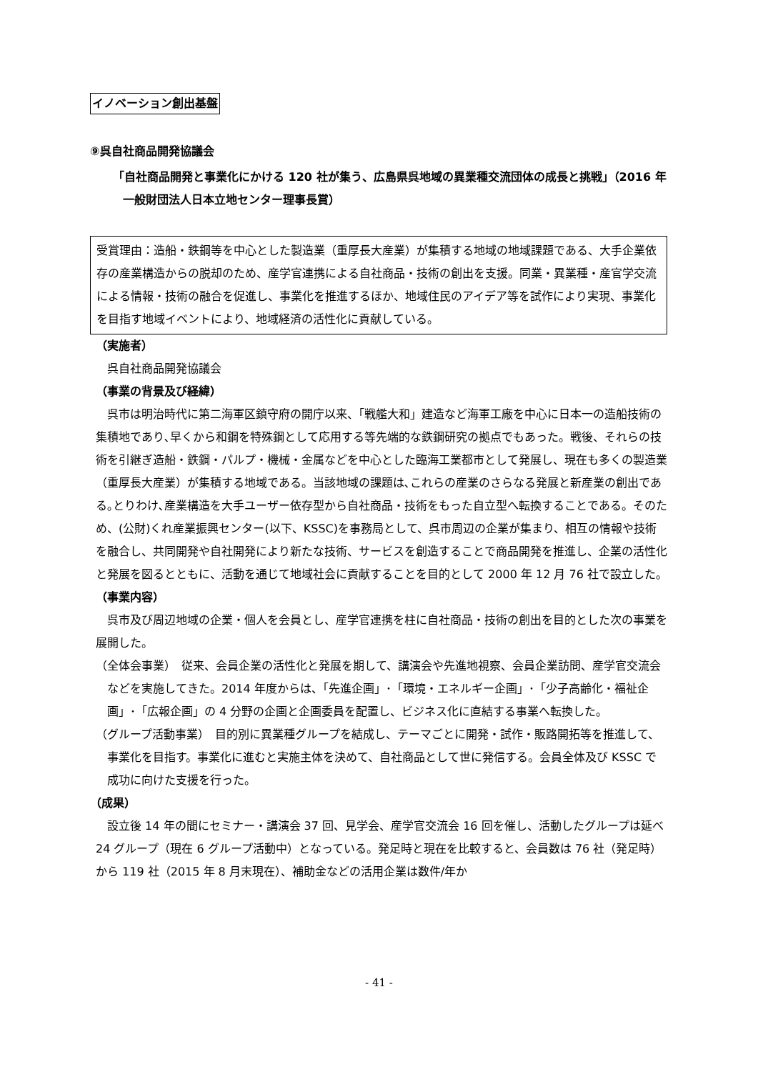イノベーション創出基盤
⑨呉自社商品開発協議会
「自社商品開発と事業化にかける 120 社が集う、広島県呉地域の異業種交流団体の成長と挑戦」（2016 年一般財団法人日本立地センター理事長賞）
受賞理由：造船・鉄鋼等を中心とした製造業（重厚長大産業）が集積する地域の地域課題である、大手企業依存の産業構造からの脱却のため、産学官連携による自社商品・技術の創出を支援。同業・異業種・産官学交流による情報・技術の融合を促進し、事業化を推進するほか、地域住民のアイデア等を試作により実現、事業化を目指す地域イベントにより、地域経済の活性化に貢献している。
（実施者）
呉自社商品開発協議会
（事業の背景及び経緯）
呉市は明治時代に第二海軍区鎮守府の開庁以来、「戦艦大和」建造など海軍工廠を中心に日本一の造船技術の集積地であり､早くから和鋼を特殊鋼として応用する等先端的な鉄鋼研究の拠点でもあった。戦後、それらの技術を引継ぎ造船・鉄鋼・パルプ・機械・金属などを中心とした臨海工業都市として発展し、現在も多くの製造業（重厚長大産業）が集積する地域である。当該地域の課題は､これらの産業のさらなる発展と新産業の創出である｡とりわけ､産業構造を大手ユーザー依存型から自社商品・技術をもった自立型へ転換することである。そのため、(公財)くれ産業振興センター(以下、KSSC)を事務局として、呉市周辺の企業が集まり、相互の情報や技術を融合し、共同開発や自社開発により新たな技術、サービスを創造することで商品開発を推進し、企業の活性化と発展を図るとともに、活動を通じて地域社会に貢献することを目的として 2000 年 12 月 76 社で設立した。
（事業内容）
呉市及び周辺地域の企業・個人を会員とし、産学官連携を柱に自社商品・技術の創出を目的とした次の事業を展開した。
（全体会事業）　従来、会員企業の活性化と発展を期して、講演会や先進地視察、会員企業訪問、産学官交流会などを実施してきた。2014 年度からは、「先進企画」･「環境・エネルギー企画」･「少子高齢化・福祉企画」･「広報企画」の 4 分野の企画と企画委員を配置し、ビジネス化に直結する事業へ転換した。
（グループ活動事業）　目的別に異業種グループを結成し、テーマごとに開発・試作・販路開拓等を推進して、事業化を目指す。事業化に進むと実施主体を決めて、自社商品として世に発信する。会員全体及び KSSC で成功に向けた支援を行った。
（成果）
設立後 14 年の間にセミナー・講演会 37 回、見学会、産学官交流会 16 回を催し、活動したグループは延べ 24 グループ（現在 6 グループ活動中）となっている。発足時と現在を比較すると、会員数は 76 社（発足時）から 119 社（2015 年 8 月末現在）、補助金などの活用企業は数件/年か
- 41 -